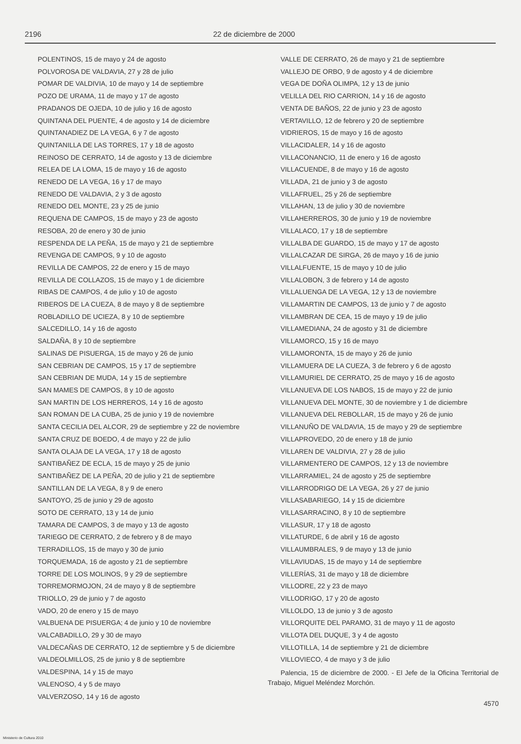2196 22 de diciembre de 2000
POLENTINOS, 15 de mayo y 24 de agosto
POLVOROSA DE VALDAVIA, 27 y 28 de julio
POMAR DE VALDIVIA, 10 de mayo y 14 de septiembre
POZO DE URAMA, 11 de mayo y 17 de agosto
PRADANOS DE OJEDA, 10 de julio y 16 de agosto
QUINTANA DEL PUENTE, 4 de agosto y 14 de diciembre
QUINTANADIEZ DE LA VEGA, 6 y 7 de agosto
QUINTANILLA DE LAS TORRES, 17 y 18 de agosto
REINOSO DE CERRATO, 14 de agosto y 13 de diciembre
RELEA DE LA LOMA, 15 de mayo y 16 de agosto
RENEDO DE LA VEGA, 16 y 17 de mayo
RENEDO DE VALDAVIA, 2 y 3 de agosto
RENEDO DEL MONTE, 23 y 25 de junio
REQUENA DE CAMPOS, 15 de mayo y 23 de agosto
RESOBA, 20 de enero y 30 de junio
RESPENDA DE LA PEÑA, 15 de mayo y 21 de septiembre
REVENGA DE CAMPOS, 9 y 10 de agosto
REVILLA DE CAMPOS, 22 de enero y 15 de mayo
REVILLA DE COLLAZOS, 15 de mayo y 1 de diciembre
RIBAS DE CAMPOS, 4 de julio y 10 de agosto
RIBEROS DE LA CUEZA, 8 de mayo y 8 de septiembre
ROBLADILLO DE UCIEZA, 8 y 10 de septiembre
SALCEDILLO, 14 y 16 de agosto
SALDAÑA, 8 y 10 de septiembre
SALINAS DE PISUERGA, 15 de mayo y 26 de junio
SAN CEBRIAN DE CAMPOS, 15 y 17 de septiembre
SAN CEBRIAN DE MUDA, 14 y 15 de septiembre
SAN MAMES DE CAMPOS, 8 y 10 de agosto
SAN MARTIN DE LOS HERREROS, 14 y 16 de agosto
SAN ROMAN DE LA CUBA, 25 de junio y 19 de noviembre
SANTA CECILIA DEL ALCOR, 29 de septiembre y 22 de noviembre
SANTA CRUZ DE BOEDO, 4 de mayo y 22 de julio
SANTA OLAJA DE LA VEGA, 17 y 18 de agosto
SANTIBAÑEZ DE ECLA, 15 de mayo y 25 de junio
SANTIBAÑEZ DE LA PEÑA, 20 de julio y 21 de septiembre
SANTILLAN DE LA VEGA, 8 y 9 de enero
SANTOYO, 25 de junio y 29 de agosto
SOTO DE CERRATO, 13 y 14 de junio
TAMARA DE CAMPOS, 3 de mayo y 13 de agosto
TARIEGO DE CERRATO, 2 de febrero y 8 de mayo
TERRADILLOS, 15 de mayo y 30 de junio
TORQUEMADA, 16 de agosto y 21 de septiembre
TORRE DE LOS MOLINOS, 9 y 29 de septiembre
TORREMORMOJON, 24 de mayo y 8 de septiembre
TRIOLLO, 29 de junio y 7 de agosto
VADO, 20 de enero y 15 de mayo
VALBUENA DE PISUERGA; 4 de junio y 10 de noviembre
VALCABADILLO, 29 y 30 de mayo
VALDECAÑAS DE CERRATO, 12 de septiembre y 5 de diciembre
VALDEOLMILLOS, 25 de junio y 8 de septiembre
VALDESPINA, 14 y 15 de mayo
VALENOSO, 4 y 5 de mayo
VALVERZOSO, 14 y 16 de agosto
VALLE DE CERRATO, 26 de mayo y 21 de septiembre
VALLEJO DE ORBO, 9 de agosto y 4 de diciembre
VEGA DE DOÑA OLIMPA, 12 y 13 de junio
VELILLA DEL RIO CARRION, 14 y 16 de agosto
VENTA DE BAÑOS, 22 de junio y 23 de agosto
VERTAVILLO, 12 de febrero y 20 de septiembre
VIDRIEROS, 15 de mayo y 16 de agosto
VILLACIDALER, 14 y 16 de agosto
VILLACONANCIO, 11 de enero y 16 de agosto
VILLACUENDE, 8 de mayo y 16 de agosto
VILLADA, 21 de junio y 3 de agosto
VILLAFRUEL, 25 y 26 de septiembre
VILLAHAN, 13 de julio y 30 de noviembre
VILLAHERREROS, 30 de junio y 19 de noviembre
VILLALACO, 17 y 18 de septiembre
VILLALBA DE GUARDO, 15 de mayo y 17 de agosto
VILLALCAZAR DE SIRGA, 26 de mayo y 16 de junio
VILLALFUENTE, 15 de mayo y 10 de julio
VILLALOBON, 3 de febrero y 14 de agosto
VILLALUENGA DE LA VEGA, 12 y 13 de noviembre
VILLAMARTIN DE CAMPOS, 13 de junio y 7 de agosto
VILLAMBRAN DE CEA, 15 de mayo y 19 de julio
VILLAMEDIANA, 24 de agosto y 31 de diciembre
VILLAMORCO, 15 y 16 de mayo
VILLAMORONTA, 15 de mayo y 26 de junio
VILLAMUERA DE LA CUEZA, 3 de febrero y 6 de agosto
VILLAMURIEL DE CERRATO, 25 de mayo y 16 de agosto
VILLANUEVA DE LOS NABOS, 15 de mayo y 22 de junio
VILLANUEVA DEL MONTE, 30 de noviembre y 1 de diciembre
VILLANUEVA DEL REBOLLAR, 15 de mayo y 26 de junio
VILLANUÑO DE VALDAVIA, 15 de mayo y 29 de septiembre
VILLAPROVEDO, 20 de enero y 18 de junio
VILLAREN DE VALDIVIA, 27 y 28 de julio
VILLARMENTERO DE CAMPOS, 12 y 13 de noviembre
VILLARRAMIEL, 24 de agosto y 25 de septiembre
VILLARRODRIGO DE LA VEGA, 26 y 27 de junio
VILLASABARIEGO, 14 y 15 de diciembre
VILLASARRACINO, 8 y 10 de septiembre
VILLASUR, 17 y 18 de agosto
VILLATURDE, 6 de abril y 16 de agosto
VILLAUMBRALES, 9 de mayo y 13 de junio
VILLAVIUDAS, 15 de mayo y 14 de septiembre
VILLERÍAS, 31 de mayo y 18 de diciembre
VILLODRE, 22 y 23 de mayo
VILLODRIGO, 17 y 20 de agosto
VILLOLDO, 13 de junio y 3 de agosto
VILLORQUITE DEL PARAMO, 31 de mayo y 11 de agosto
VILLOTA DEL DUQUE, 3 y 4 de agosto
VILLOTILLA, 14 de septiembre y 21 de diciembre
VILLOVIECO, 4 de mayo y 3 de julio
Palencia, 15 de diciembre de 2000. - El Jefe de la Oficina Territorial de Trabajo, Miguel Meléndez Morchón.
4570
Ministerio de Cultura 2010